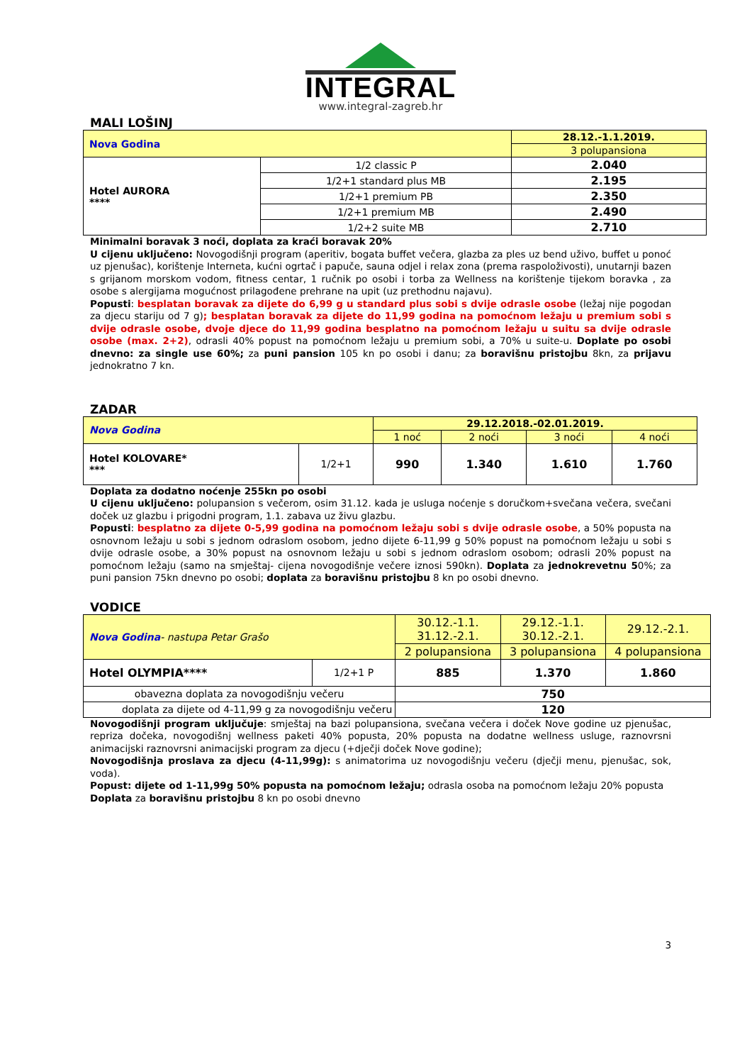INTEGRAL
www.integral-zagreb.hr
MALI LOŠINJ
| Nova Godina | | 28.12.-1.1.2019. |
| | | 3 polupansiona |
| Hotel AURORA **** | 1/2 classic P | 2.040 |
| | 1/2+1 standard plus MB | 2.195 |
| | 1/2+1 premium PB | 2.350 |
| | 1/2+1 premium MB | 2.490 |
| | 1/2+2 suite MB | 2.710 |
Minimalni boravak 3 noći, doplata za kraći boravak 20%
U cijenu uključeno: Novogodišnji program (aperitiv, bogata buffet večera, glazba za ples uz bend uživo, buffet u ponoć uz pjenušac), korištenje Interneta, kućni ogrtač i papuče, sauna odjel i relax zona (prema raspoloživosti), unutarnji bazen s grijanom morskom vodom, fitness centar, 1 ručnik po osobi i torba za Wellness na korištenje tijekom boravka , za osobe s alergijama mogućnost prilagođene prehrane na upit (uz prethodnu najavu).
Popusti: besplatan boravak za dijete do 6,99 g u standard plus sobi s dvije odrasle osobe (ležaj nije pogodan za djecu stariju od 7 g); besplatan boravak za dijete do 11,99 godina na pomoćnom ležaju u premium sobi s dvije odrasle osobe, dvoje djece do 11,99 godina besplatno na pomoćnom ležaju u suitu sa dvije odrasle osobe (max. 2+2), odrasli 40% popust na pomoćnom ležaju u premium sobi, a 70% u suite-u. Doplate po osobi dnevno: za single use 60%; za puni pansion 105 kn po osobi i danu; za boravišnu pristojbu 8kn, za prijavu jednokratno 7 kn.
ZADAR
| Nova Godina | | 29.12.2018.-02.01.2019. | | | |
| | | 1 noć | 2 noći | 3 noći | 4 noći |
| Hotel KOLOVARE* *** | 1/2+1 | 990 | 1.340 | 1.610 | 1.760 |
Doplata za dodatno noćenje 255kn po osobi
U cijenu uključeno: polupansion s večerom, osim 31.12. kada je usluga noćenje s doručkom+svečana večera, svečani doček uz glazbu i prigodni program, 1.1. zabava uz živu glazbu.
Popusti: besplatno za dijete 0-5,99 godina na pomoćnom ležaju sobi s dvije odrasle osobe, a 50% popusta na osnovnom ležaju u sobi s jednom odraslom osobom, jedno dijete 6-11,99 g 50% popust na pomoćnom ležaju u sobi s dvije odrasle osobe, a 30% popust na osnovnom ležaju u sobi s jednom odraslom osobom; odrasli 20% popust na pomoćnom ležaju (samo na smještaj- cijena novogodišnje večere iznosi 590kn). Doplata za jednokrevetnu 50%; za puni pansion 75kn dnevno po osobi; doplata za boravišnu pristojbu 8 kn po osobi dnevno.
VODICE
| Nova Godina - nastupa Petar Grašo | | 30.12.-1.1. 31.12.-2.1. | 29.12.-1.1. 30.12.-2.1. | 29.12.-2.1. |
| | | 2 polupansiona | 3 polupansiona | 4 polupansiona |
| Hotel OLYMPIA**** | 1/2+1 P | 885 | 1.370 | 1.860 |
| obavezna doplata za novogodišnju večeru | | 750 | | |
| doplata za dijete od 4-11,99 g za novogodišnju večeru | | 120 | | |
Novogodišnji program uključuje: smještaj na bazi polupansiona, svečana večera i doček Nove godine uz pjenušac, repriza dočeka, novogodišnj wellness paketi 40% popusta, 20% popusta na dodatne wellness usluge, raznovrsni animacijski raznovrsni animacijski program za djecu (+dječji doček Nove godine);
Novogodišnja proslava za djecu (4-11,99g): s animatorima uz novogodišnju večeru (dječji menu, pjenušac, sok, voda).
Popust: dijete od 1-11,99g 50% popusta na pomoćnom ležaju; odrasla osoba na pomoćnom ležaju 20% popusta
Doplata za boravišnu pristojbu 8 kn po osobi dnevno
3